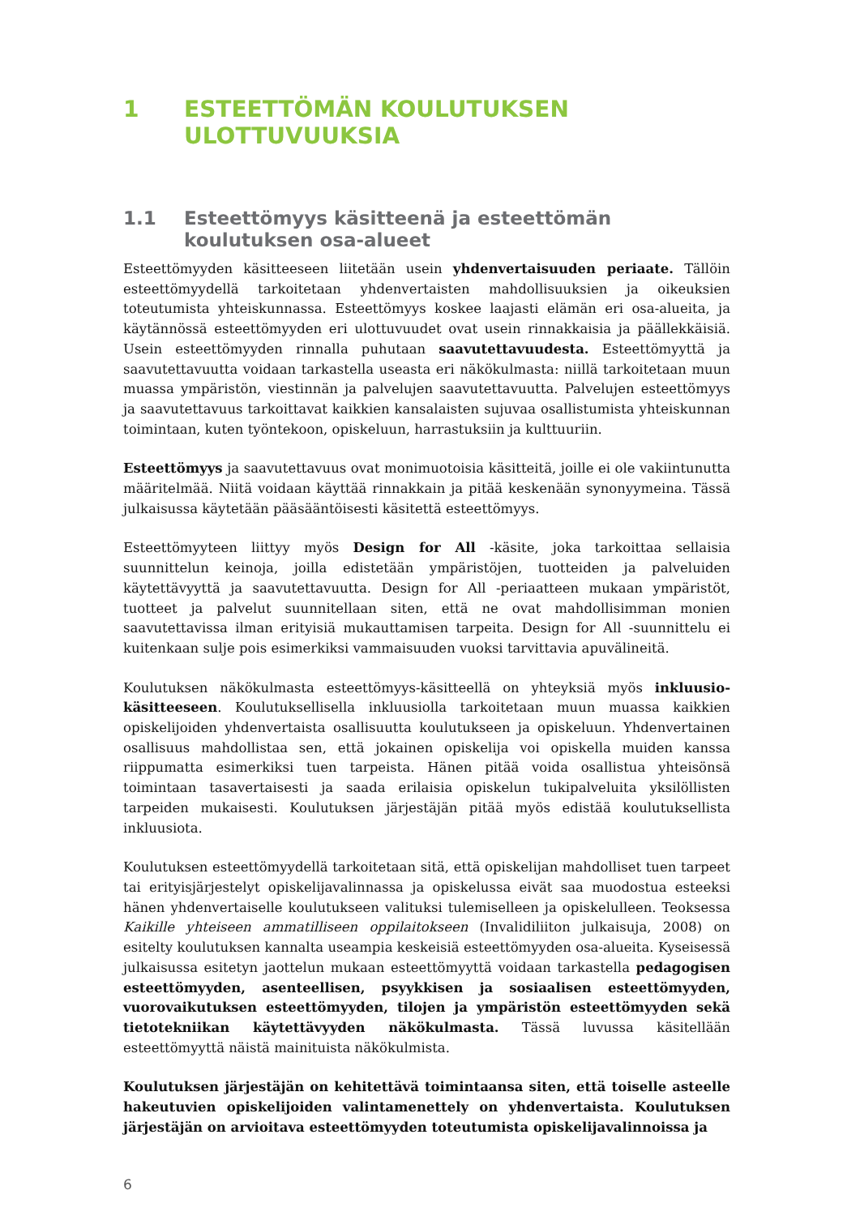1 ESTEETTÖMÄN KOULUTUKSEN ULOTTUVUUKSIA
1.1 Esteettömyys käsitteenä ja esteettömän koulutuksen osa-alueet
Esteettömyyden käsitteeseen liitetään usein yhdenvertaisuuden periaate. Tällöin esteettömyydellä tarkoitetaan yhdenvertaisten mahdollisuuksien ja oikeuksien toteutumista yhteiskunnassa. Esteettömyys koskee laajasti elämän eri osa-alueita, ja käytännössä esteettömyyden eri ulottuvuudet ovat usein rinnakkaisia ja päällekkäisiä. Usein esteettömyyden rinnalla puhutaan saavutettavuudesta. Esteettömyyttä ja saavutettavuutta voidaan tarkastella useasta eri näkökulmasta: niillä tarkoitetaan muun muassa ympäristön, viestinnän ja palvelujen saavutettavuutta. Palvelujen esteettömyys ja saavutettavuus tarkoittavat kaikkien kansalaisten sujuvaa osallistumista yhteiskunnan toimintaan, kuten työntekoon, opiskeluun, harrastuksiin ja kulttuuriin.
Esteettömyys ja saavutettavuus ovat monimuotoisia käsitteitä, joille ei ole vakiintunutta määritelmää. Niitä voidaan käyttää rinnakkain ja pitää keskenään synonyymeina. Tässä julkaisussa käytetään pääsääntöisesti käsitettä esteettömyys.
Esteettömyyteen liittyy myös Design for All -käsite, joka tarkoittaa sellaisia suunnittelun keinoja, joilla edistetään ympäristöjen, tuotteiden ja palveluiden käytettävyyttä ja saavutettavuutta. Design for All -periaatteen mukaan ympäristöt, tuotteet ja palvelut suunnitellaan siten, että ne ovat mahdollisimman monien saavutettavissa ilman erityisiä mukauttamisen tarpeita. Design for All -suunnittelu ei kuitenkaan sulje pois esimerkiksi vammaisuuden vuoksi tarvittavia apuvälineitä.
Koulutuksen näkökulmasta esteettömyys-käsitteellä on yhteyksiä myös inkluusio-käsitteeseen. Koulutuksellisella inkluusiolla tarkoitetaan muun muassa kaikkien opiskelijoiden yhdenvertaista osallisuutta koulutukseen ja opiskeluun. Yhdenvertainen osallisuus mahdollistaa sen, että jokainen opiskelija voi opiskella muiden kanssa riippumatta esimerkiksi tuen tarpeista. Hänen pitää voida osallistua yhteisönsä toimintaan tasavertaisesti ja saada erilaisia opiskelun tukipalveluita yksilöllisten tarpeiden mukaisesti. Koulutuksen järjestäjän pitää myös edistää koulutuksellista inkluusiota.
Koulutuksen esteettömyydellä tarkoitetaan sitä, että opiskelijan mahdolliset tuen tarpeet tai erityisjärjestelyt opiskelijavalinnassa ja opiskelussa eivät saa muodostua esteeksi hänen yhdenvertaiselle koulutukseen valituksi tulemiselleen ja opiskelulleen. Teoksessa Kaikille yhteiseen ammatilliseen oppilaitokseen (Invalidiliiton julkaisuja, 2008) on esitelty koulutuksen kannalta useampia keskeisiä esteettömyyden osa-alueita. Kyseisessä julkaisussa esitetyn jaottelun mukaan esteettömyyttä voidaan tarkastella pedagogisen esteettömyyden, asenteellisen, psyykkisen ja sosiaalisen esteettömyyden, vuorovaikutuksen esteettömyyden, tilojen ja ympäristön esteettömyyden sekä tietotekniikan käytettävyyden näkökulmasta. Tässä luvussa käsitellään esteettömyyttä näistä mainituista näkökulmista.
Koulutuksen järjestäjän on kehitettävä toimintaansa siten, että toiselle asteelle hakeutuvien opiskelijoiden valintamenettely on yhdenvertaista. Koulutuksen järjestäjän on arvioitava esteettömyyden toteutumista opiskelijavalinnoissa ja
6